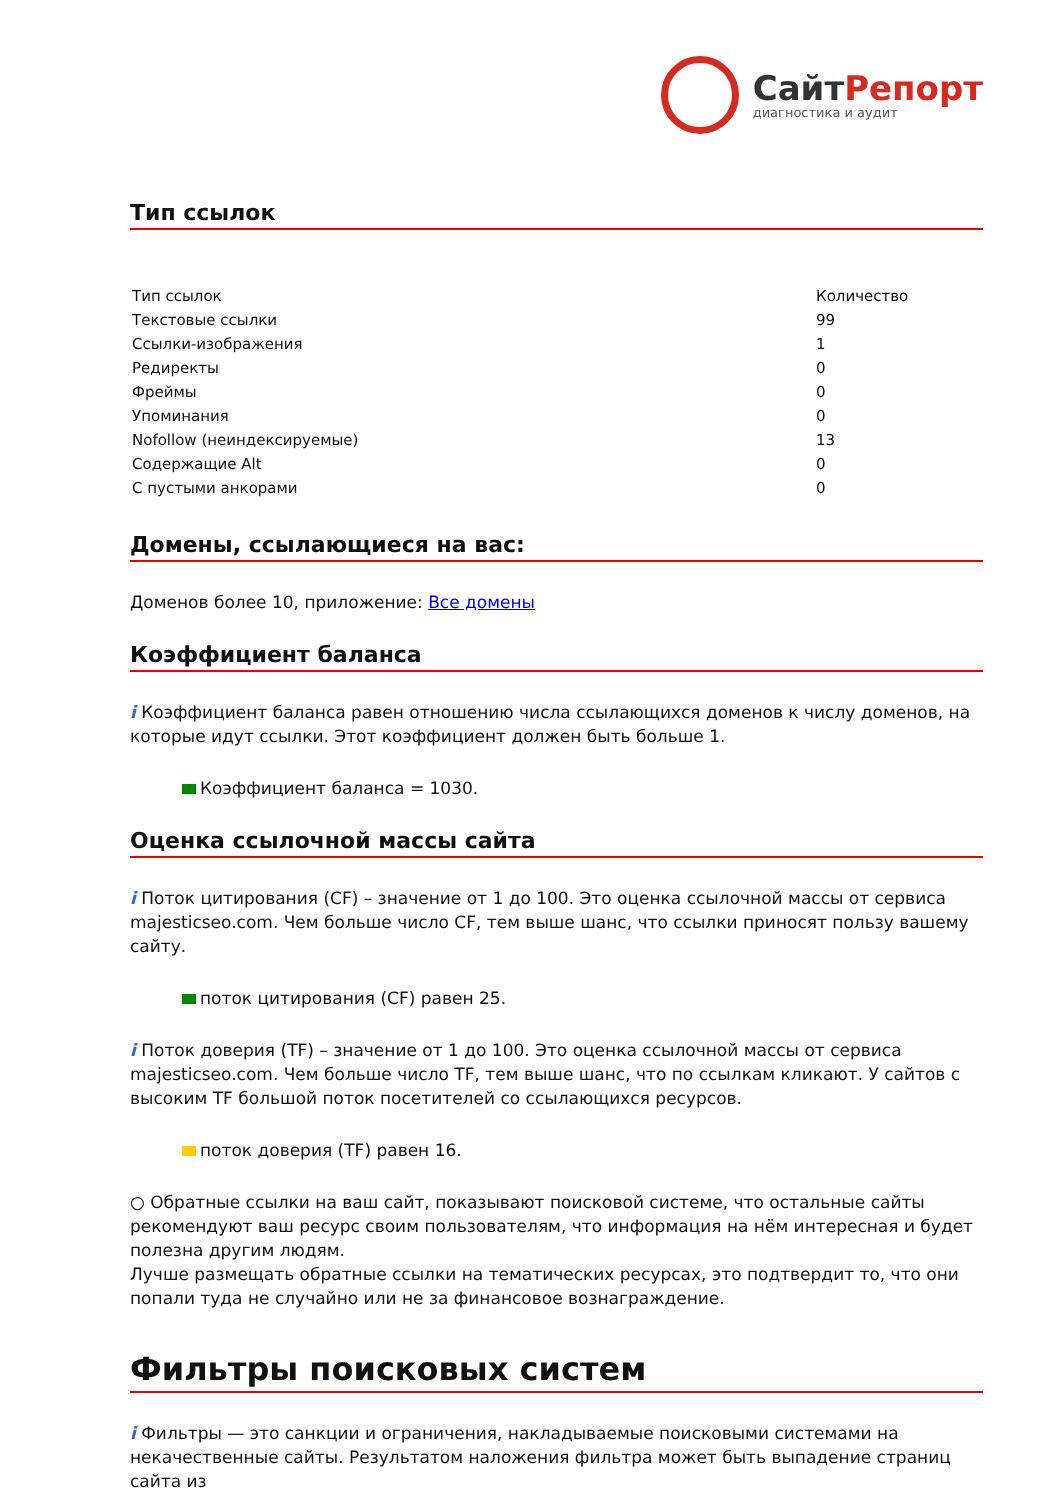СайтРепорт
диагностика и аудит
Тип ссылок
| Тип ссылок | Количество |
| --- | --- |
| Текстовые ссылки | 99 |
| Ссылки-изображения | 1 |
| Редиректы | 0 |
| Фреймы | 0 |
| Упоминания | 0 |
| Nofollow (неиндексируемые) | 13 |
| Содержащие Alt | 0 |
| С пустыми анкорами | 0 |
Домены, ссылающиеся на вас:
Доменов более 10, приложение: Все домены
Коэффициент баланса
i Коэффициент баланса равен отношению числа ссылающихся доменов к числу доменов, на которые идут ссылки. Этот коэффициент должен быть больше 1.
Коэффициент баланса = 1030.
Оценка ссылочной массы сайта
i Поток цитирования (CF) – значение от 1 до 100. Это оценка ссылочной массы от сервиса majesticseo.com. Чем больше число CF, тем выше шанс, что ссылки приносят пользу вашему сайту.
поток цитирования (CF) равен 25.
i Поток доверия (TF) – значение от 1 до 100. Это оценка ссылочной массы от сервиса majesticseo.com. Чем больше число TF, тем выше шанс, что по ссылкам кликают. У сайтов с высоким TF большой поток посетителей со ссылающихся ресурсов.
поток доверия (TF) равен 16.
○ Обратные ссылки на ваш сайт, показывают поисковой системе, что остальные сайты рекомендуют ваш ресурс своим пользователям, что информация на нём интересная и будет полезна другим людям.
Лучше размещать обратные ссылки на тематических ресурсах, это подтвердит то, что они попали туда не случайно или не за финансовое вознаграждение.
Фильтры поисковых систем
i Фильтры — это санкции и ограничения, накладываемые поисковыми системами на некачественные сайты. Результатом наложения фильтра может быть выпадение страниц сайта из